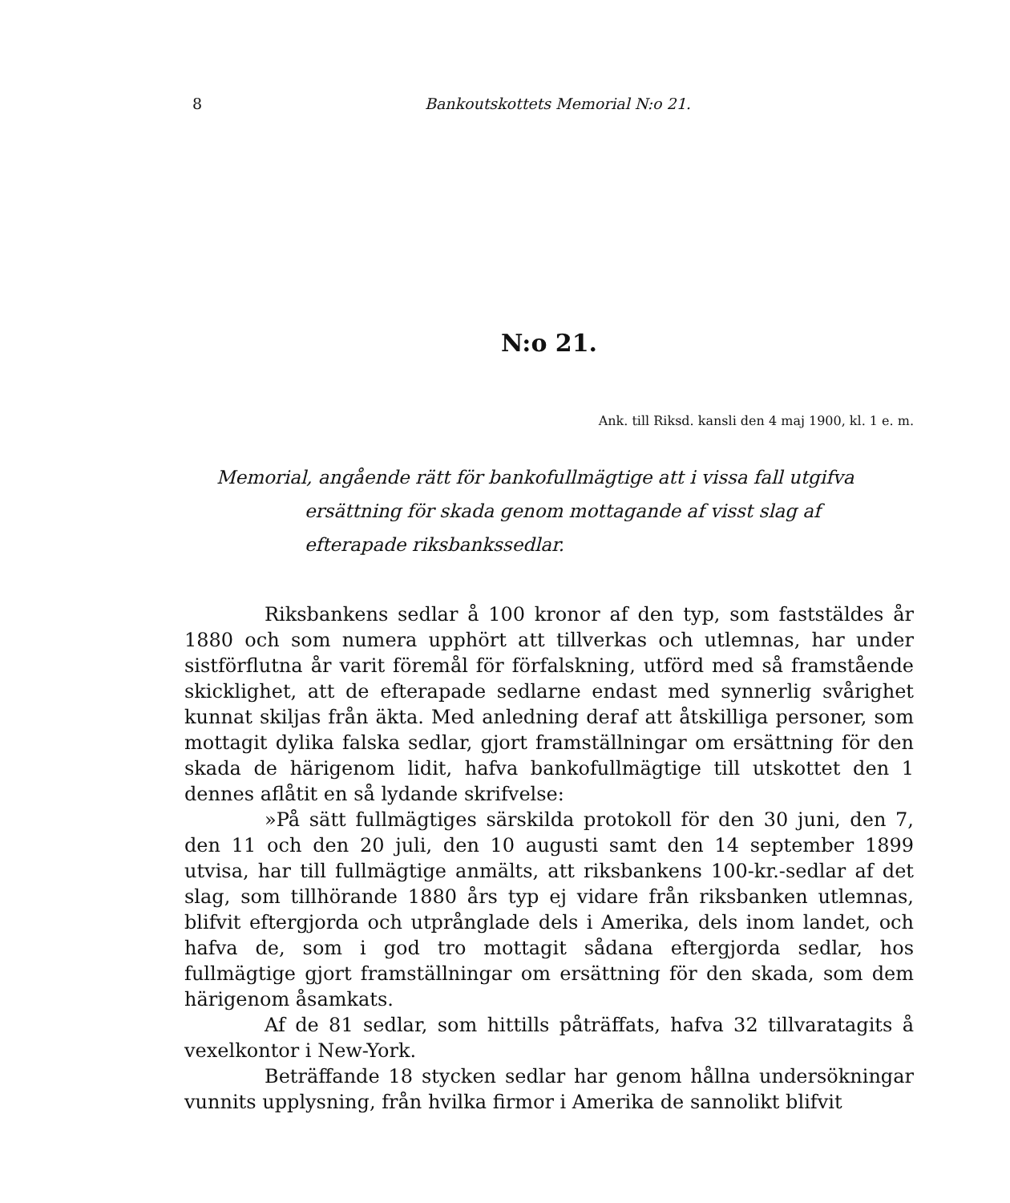8 Bankoutskottets Memorial N:o 21.
N:o 21.
Ank. till Riksd. kansli den 4 maj 1900, kl. 1 e. m.
Memorial, angående rätt för bankofullmägtige att i vissa fall utgifva ersättning för skada genom mottagande af visst slag af efterapade riksbankssedlar.
Riksbankens sedlar å 100 kronor af den typ, som faststäldes år 1880 och som numera upphört att tillverkas och utlemnas, har under sistförflutna år varit föremål för förfalskning, utförd med så framstående skicklighet, att de efterapade sedlarne endast med synnerlig svårighet kunnat skiljas från äkta. Med anledning deraf att åtskilliga personer, som mottagit dylika falska sedlar, gjort framställningar om ersättning för den skada de härigenom lidit, hafva bankofullmägtige till utskottet den 1 dennes aflåtit en så lydande skrifvelse:
»På sätt fullmägtiges särskilda protokoll för den 30 juni, den 7, den 11 och den 20 juli, den 10 augusti samt den 14 september 1899 utvisa, har till fullmägtige anmälts, att riksbankens 100-kr.-sedlar af det slag, som tillhörande 1880 års typ ej vidare från riksbanken utlemnas, blifvit eftergjorda och utprånglade dels i Amerika, dels inom landet, och hafva de, som i god tro mottagit sådana eftergjorda sedlar, hos fullmägtige gjort framställningar om ersättning för den skada, som dem härigenom åsamkats.
Af de 81 sedlar, som hittills påträffats, hafva 32 tillvaratagits å vexelkontor i New-York.
Beträffande 18 stycken sedlar har genom hållna undersökningar vunnits upplysning, från hvilka firmor i Amerika de sannolikt blifvit